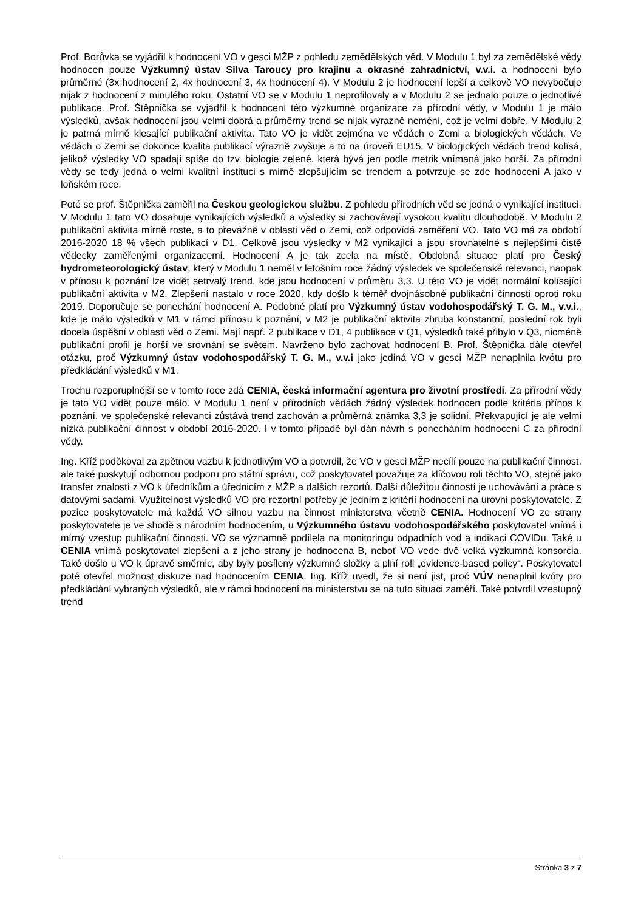Prof. Borůvka se vyjádřil k hodnocení VO v gesci MŽP z pohledu zemědělských věd. V Modulu 1 byl za zemědělské vědy hodnocen pouze Výzkumný ústav Silva Taroucy pro krajinu a okrasné zahradnictví, v.v.i. a hodnocení bylo průměrné (3x hodnocení 2, 4x hodnocení 3, 4x hodnocení 4). V Modulu 2 je hodnocení lepší a celkově VO nevybočuje nijak z hodnocení z minulého roku. Ostatní VO se v Modulu 1 neprofilovaly a v Modulu 2 se jednalo pouze o jednotlivé publikace. Prof. Štěpnička se vyjádřil k hodnocení této výzkumné organizace za přírodní vědy, v Modulu 1 je málo výsledků, avšak hodnocení jsou velmi dobrá a průměrný trend se nijak výrazně nemění, což je velmi dobře. V Modulu 2 je patrná mírně klesající publikační aktivita. Tato VO je vidět zejména ve vědách o Zemi a biologických vědách. Ve vědách o Zemi se dokonce kvalita publikací výrazně zvyšuje a to na úroveň EU15. V biologických vědách trend kolísá, jelikož výsledky VO spadají spíše do tzv. biologie zelené, která bývá jen podle metrik vnímaná jako horší. Za přírodní vědy se tedy jedná o velmi kvalitní instituci s mírně zlepšujícím se trendem a potvrzuje se zde hodnocení A jako v loňském roce.
Poté se prof. Štěpnička zaměřil na Českou geologickou službu. Z pohledu přírodních věd se jedná o vynikající instituci. V Modulu 1 tato VO dosahuje vynikajících výsledků a výsledky si zachovávají vysokou kvalitu dlouhodobě. V Modulu 2 publikační aktivita mírně roste, a to převážně v oblasti věd o Zemi, což odpovídá zaměření VO. Tato VO má za období 2016-2020 18 % všech publikací v D1. Celkově jsou výsledky v M2 vynikající a jsou srovnatelné s nejlepšími čistě vědecky zaměřenými organizacemi. Hodnocení A je tak zcela na místě. Obdobná situace platí pro Český hydrometeorologický ústav, který v Modulu 1 neměl v letošním roce žádný výsledek ve společenské relevanci, naopak v přínosu k poznání lze vidět setrvalý trend, kde jsou hodnocení v průměru 3,3. U této VO je vidět normální kolísající publikační aktivita v M2. Zlepšení nastalo v roce 2020, kdy došlo k téměř dvojnásobné publikační činnosti oproti roku 2019. Doporučuje se ponechání hodnocení A. Podobné platí pro Výzkumný ústav vodohospodářský T. G. M., v.v.i., kde je málo výsledků v M1 v rámci přínosu k poznání, v M2 je publikační aktivita zhruba konstantní, poslední rok byli docela úspěšní v oblasti věd o Zemi. Mají např. 2 publikace v D1, 4 publikace v Q1, výsledků také přibylo v Q3, nicméně publikační profil je horší ve srovnání se světem. Navrženo bylo zachovat hodnocení B. Prof. Štěpnička dále otevřel otázku, proč Výzkumný ústav vodohospodářský T. G. M., v.v.i jako jediná VO v gesci MŽP nenaplnila kvótu pro předkládání výsledků v M1.
Trochu rozporuplnější se v tomto roce zdá CENIA, česká informační agentura pro životní prostředí. Za přírodní vědy je tato VO vidět pouze málo. V Modulu 1 není v přírodních vědách žádný výsledek hodnocen podle kritéria přínos k poznání, ve společenské relevanci zůstává trend zachován a průměrná známka 3,3 je solidní. Překvapující je ale velmi nízká publikační činnost v období 2016-2020. I v tomto případě byl dán návrh s ponecháním hodnocení C za přírodní vědy.
Ing. Kříž poděkoval za zpětnou vazbu k jednotlivým VO a potvrdil, že VO v gesci MŽP necílí pouze na publikační činnost, ale také poskytují odbornou podporu pro státní správu, což poskytovatel považuje za klíčovou roli těchto VO, stejně jako transfer znalostí z VO k úředníkům a úřednicím z MŽP a dalších rezortů. Další důležitou činností je uchovávání a práce s datovými sadami. Využitelnost výsledků VO pro rezortní potřeby je jedním z kritérií hodnocení na úrovni poskytovatele. Z pozice poskytovatele má každá VO silnou vazbu na činnost ministerstva včetně CENIA. Hodnocení VO ze strany poskytovatele je ve shodě s národním hodnocením, u Výzkumného ústavu vodohospodářského poskytovatel vnímá i mírný vzestup publikační činnosti. VO se významně podílela na monitoringu odpadních vod a indikaci COVIDu. Také u CENIA vnímá poskytovatel zlepšení a z jeho strany je hodnocena B, neboť VO vede dvě velká výzkumná konsorcia. Také došlo u VO k úpravě směrnic, aby byly posíleny výzkumné složky a plní roli „evidence-based policy“. Poskytovatel poté otevřel možnost diskuze nad hodnocením CENIA. Ing. Kříž uvedl, že si není jist, proč VÚV nenaplnil kvóty pro předkládání vybraných výsledků, ale v rámci hodnocení na ministerstvu se na tuto situaci zaměří. Také potvrdil vzestupný trend
Stránka 3 z 7